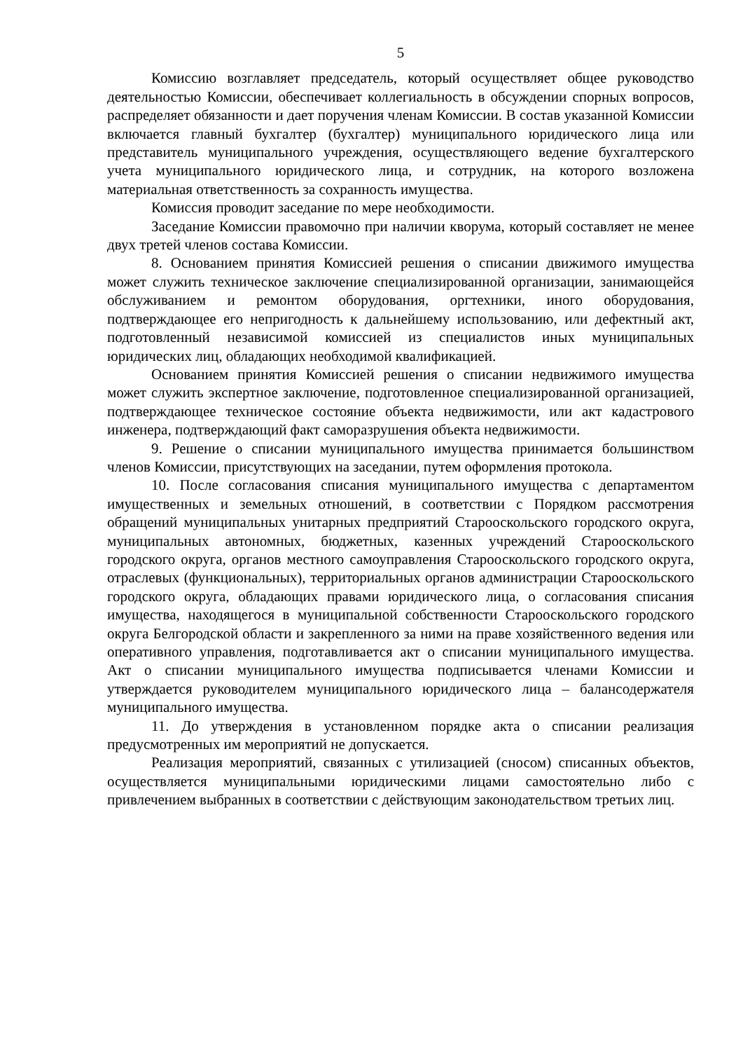5
Комиссию возглавляет председатель, который осуществляет общее руководство деятельностью Комиссии, обеспечивает коллегиальность в обсуждении спорных вопросов, распределяет обязанности и дает поручения членам Комиссии. В состав указанной Комиссии включается главный бухгалтер (бухгалтер) муниципального юридического лица или представитель муниципального учреждения, осуществляющего ведение бухгалтерского учета муниципального юридического лица, и сотрудник, на которого возложена материальная ответственность за сохранность имущества.
Комиссия проводит заседание по мере необходимости.
Заседание Комиссии правомочно при наличии кворума, который составляет не менее двух третей членов состава Комиссии.
8. Основанием принятия Комиссией решения о списании движимого имущества может служить техническое заключение специализированной организации, занимающейся обслуживанием и ремонтом оборудования, оргтехники, иного оборудования, подтверждающее его непригодность к дальнейшему использованию, или дефектный акт, подготовленный независимой комиссией из специалистов иных муниципальных юридических лиц, обладающих необходимой квалификацией.
Основанием принятия Комиссией решения о списании недвижимого имущества может служить экспертное заключение, подготовленное специализированной организацией, подтверждающее техническое состояние объекта недвижимости, или акт кадастрового инженера, подтверждающий факт саморазрушения объекта недвижимости.
9. Решение о списании муниципального имущества принимается большинством членов Комиссии, присутствующих на заседании, путем оформления протокола.
10. После согласования списания муниципального имущества с департаментом имущественных и земельных отношений, в соответствии с Порядком рассмотрения обращений муниципальных унитарных предприятий Старооскольского городского округа, муниципальных автономных, бюджетных, казенных учреждений Старооскольского городского округа, органов местного самоуправления Старооскольского городского округа, отраслевых (функциональных), территориальных органов администрации Старооскольского городского округа, обладающих правами юридического лица, о согласования списания имущества, находящегося в муниципальной собственности Старооскольского городского округа Белгородской области и закрепленного за ними на праве хозяйственного ведения или оперативного управления, подготавливается акт о списании муниципального имущества. Акт о списании муниципального имущества подписывается членами Комиссии и утверждается руководителем муниципального юридического лица – балансодержателя муниципального имущества.
11. До утверждения в установленном порядке акта о списании реализация предусмотренных им мероприятий не допускается.
Реализация мероприятий, связанных с утилизацией (сносом) списанных объектов, осуществляется муниципальными юридическими лицами самостоятельно либо с привлечением выбранных в соответствии с действующим законодательством третьих лиц.